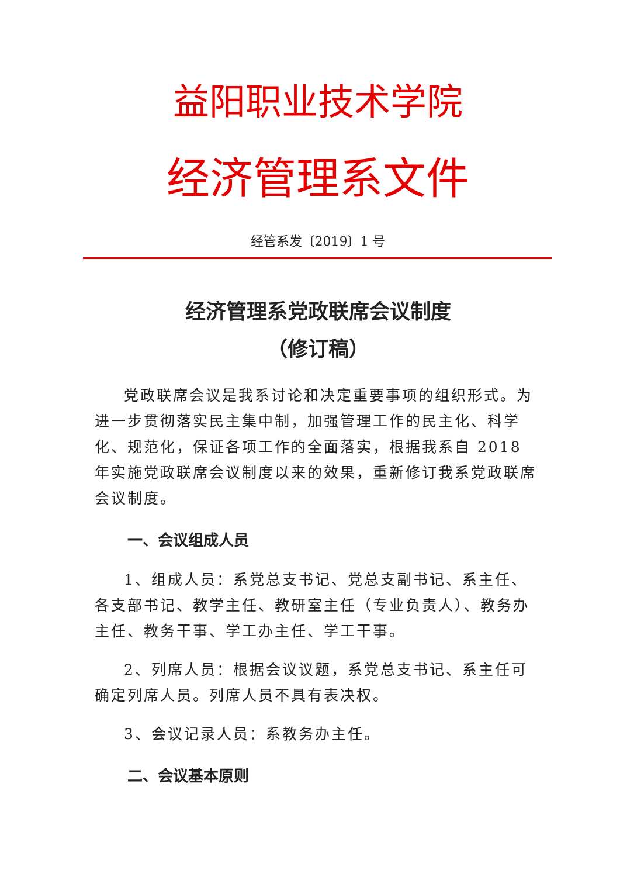益阳职业技术学院
经济管理系文件
经管系发〔2019〕1 号
经济管理系党政联席会议制度
（修订稿）
党政联席会议是我系讨论和决定重要事项的组织形式。为进一步贯彻落实民主集中制，加强管理工作的民主化、科学化、规范化，保证各项工作的全面落实，根据我系自 2018 年实施党政联席会议制度以来的效果，重新修订我系党政联席会议制度。
一、会议组成人员
1、组成人员：系党总支书记、党总支副书记、系主任、各支部书记、教学主任、教研室主任（专业负责人）、教务办主任、教务干事、学工办主任、学工干事。
2、列席人员：根据会议议题，系党总支书记、系主任可确定列席人员。列席人员不具有表决权。
3、会议记录人员：系教务办主任。
二、会议基本原则